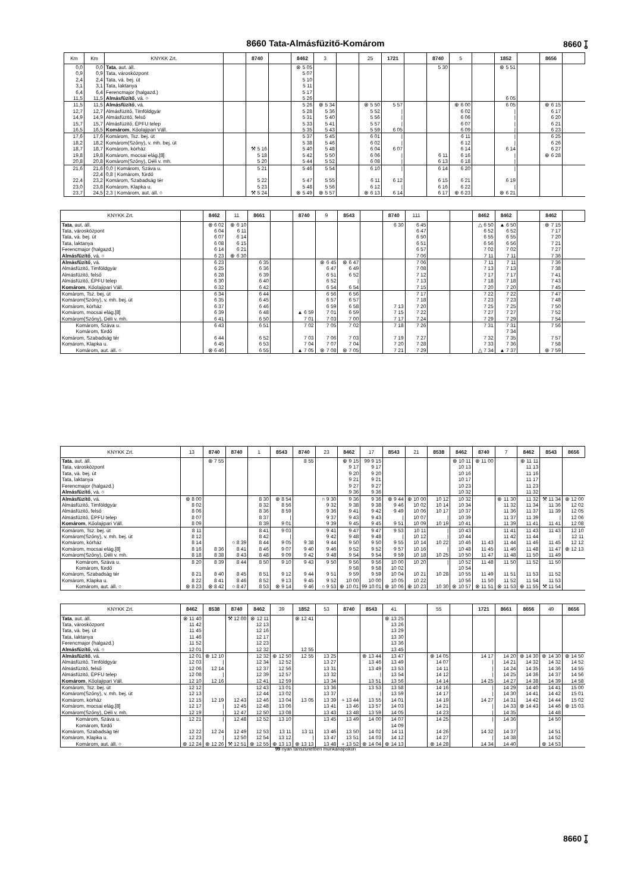8660 ⫱
8660 Tata-Almásfüzitő-Komárom
| Km | Km | KNYKK Zrt. | | 8740 | | 8462 | 3 | | 25 | 1721 | | 8740 | 5 | | 1852 | | 8656 | |
| --- | --- | --- | --- | --- | --- | --- | --- | --- | --- | --- | --- | --- | --- | --- | --- | --- | --- | --- |
| 0,0 | 0,0 | Tata , aut. áll. | | | | ⊗ 5 05 | | | | | | 5 30 | | | ⊗ 5 51 | | | |
| 0,9 | 0,9 | Tata, városközpont | | | | 5 07 | | | | | | | | | | | | |
| 2,4 | 2,4 | Tata, vá. bej. út | | | | 5 10 | | | | | | | | | | | | |
| 3,1 | 3,1 | Tata, laktanya | | | | 5 11 | | | | | | | | | | | | |
| 6,4 | 6,4 | Ferencmajor (halgazd.) | | | | 5 17 | | | | | | | | | | | | |
| 11,5 | 11,5 | Almásfüzítő , vá. ○ | | | | 5 26 | | | | | | | | | 6 05 | | | |
| 11,5 | 11,5 | Almásfüzítő , vá. | | | | 5 26 | ⊗ 5 34 | | ⊗ 5 50 | 5 57 | | | ⊕ 6 00 | | 6 05 | | ⊕ 6 15 | |
| 12,7 | 12,7 | Almásfüzitő, Timföldgyár | | | | 5 28 | 5 36 | | 5 52 | / | | | 6 02 | | / | | 6 17 | |
| 14,9 | 14,9 | Almásfüzitő, felső | | | | 5 31 | 5 40 | | 5 56 | / | | | 6 06 | | / | | 6 20 | |
| 15,7 | 15,7 | Almásfüzitő, ÉPFU telep | | | | 5 33 | 5 41 | | 5 57 | / | | | 6 07 | | / | | 6 21 | |
| 16,5 | 16,5 | Komárom , Kőolajipari Váll. | | | | 5 35 | 5 43 | | 5 59 | 6 05 | | | 6 09 | | / | | 6 23 | |
| 17,6 | 17,6 | Komárom, Tsz. bej. út | | | | 5 37 | 5 45 | | 6 01 | / | | | 6 11 | | / | | 6 25 | |
| 18,2 | 18,2 | Komárom(Szőny), v. mh. bej. út | | | | 5 38 | 5 46 | | 6 02 | / | | | 6 12 | | / | | 6 26 | |
| 18,7 | 18,7 | Komárom, kórház | | ⚒ 5 16 | | 5 40 | 5 48 | | 6 04 | 6 07 | | | 6 14 | | 6 14 | | 6 27 | |
| 19,8 | 19,8 | Komárom, mocsai elág.[8] | | 5 18 | | 5 42 | 5 50 | | 6 06 | / | | 6 11 | 6 16 | | / | | ⊕ 6 28 | |
| 20,8 | 20,8 | Komárom(Szőny), Déli v. mh. | | 5 20 | | 5 44 | 5 52 | | 6 08 | / | | 6 13 | 6 18 | | / | | | |
| 21,6 | 21,6 | 0,0 / Komárom, Száva u. | | 5 21 | | 5 46 | 5 54 | | 6 10 | / | | 6 14 | 6 20 | | / | | | |
| | 22,4 | 0,8 / Komárom, fürdő | | | | | | | | | | | | | | | | |
| 22,4 | 23,2 | Komárom, Szabadság tér | | 5 22 | | 5 47 | 5 55 | | 6 11 | 6 12 | | 6 15 | 6 21 | | 6 19 | | | |
| 23,0 | 23,8 | Komárom, Klapka u. | | 5 23 | | 5 48 | 5 56 | | 6 12 | / | | 6 16 | 6 22 | | / | | | |
| 23,7 | 24,5 | 2,3 / Komárom, aut. áll. ○ | | ⚒ 5 24 | | ⊗ 5 49 | ⊗ 5 57 | | ⊗ 6 13 | 6 14 | | 6 17 | ⊕ 6 23 | | ⊗ 6 21 | | | |
| KNYKK Zrt. | | 8462 | 11 | 8661 | | 8740 | 9 | 8543 | | 8740 | 111 | | | 8462 | 8462 | | 8462 | |
| --- | --- | --- | --- | --- | --- | --- | --- | --- | --- | --- | --- | --- | --- | --- | --- | --- | --- | --- |
| Tata , aut. áll. | | ⊗ 6 02 | ⊕ 6 10 | | | | | | | 6 30 | 6 45 | | | △ 6 50 | ▲ 6 50 | | ⊗ 7 15 | |
| Tata, városközpont | | 6 04 | 6 11 | | | | | | | | 6 47 | | | 6 52 | 6 52 | | 7 17 | |
| Tata, vá. bej. út | | 6 07 | 6 14 | | | | | | | | 6 50 | | | 6 55 | 6 55 | | 7 20 | |
| Tata, laktanya | | 6 08 | 6 15 | | | | | | | | 6 51 | | | 6 56 | 6 56 | | 7 21 | |
| Ferencmajor (halgazd.) | | 6 14 | 6 21 | | | | | | | | 6 57 | | | 7 02 | 7 02 | | 7 27 | |
| Almásfüzítő , vá. ○ | | 6 23 | ⊕ 6 30 | | | | | | | | 7 06 | | | 7 11 | 7 11 | | 7 36 | |
| Almásfüzítő , vá. | | 6 23 | | 6 35 | | | ⊗ 6 45 | ⊗ 6 47 | | | 7 06 | | | 7 11 | 7 11 | | 7 36 | |
| Almásfüzitő, Timföldgyár | | 6 25 | | 6 36 | | | 6 47 | 6 49 | | | 7 08 | | | 7 13 | 7 13 | | 7 38 | |
| Almásfüzitő, felső | | 6 28 | | 6 39 | | | 6 51 | 6 52 | | | 7 12 | | | 7 17 | 7 17 | | 7 41 | |
| Almásfüzitő, ÉPFU telep | | 6 30 | | 6 40 | | | 6 52 | / | | | 7 13 | | | 7 18 | 7 18 | | 7 43 | |
| Komárom , Kőolajipari Váll. | | 6 32 | | 6 42 | | | 6 54 | 6 54 | | | 7 15 | | | 7 20 | 7 20 | | 7 45 | |
| Komárom, Tsz. bej. út | | 6 34 | | 6 44 | | | 6 56 | 6 56 | | | 7 17 | | | 7 22 | 7 22 | | 7 47 | |
| Komárom(Szőny), v. mh. bej. út | | 6 35 | | 6 45 | | | 6 57 | 6 57 | | | 7 18 | | | 7 23 | 7 23 | | 7 48 | |
| Komárom, kórház | | 6 37 | | 6 46 | | | 6 59 | 6 58 | | 7 13 | 7 20 | | | 7 25 | 7 25 | | 7 50 | |
| Komárom, mocsai elág.[8] | | 6 39 | | 6 48 | | ▲ 6 59 | 7 01 | 6 59 | | 7 15 | 7 22 | | | 7 27 | 7 27 | | 7 52 | |
| Komárom(Szőny), Déli v. mh. | | 6 41 | | 6 50 | | 7 01 | 7 03 | 7 00 | | 7 17 | 7 24 | | | 7 29 | 7 29 | | 7 54 | |
| Komárom, Száva u. | | 6 43 | | 6 51 | | 7 02 | 7 05 | 7 02 | | 7 18 | 7 26 | | | 7 31 | 7 31 | | 7 56 | |
| Komárom, fürdő | | | | | | | | | | | | | | | 7 34 | | | |
| Komárom, Szabadság tér | | 6 44 | | 6 52 | | 7 03 | 7 06 | 7 03 | | 7 19 | 7 27 | | | 7 32 | 7 35 | | 7 57 | |
| Komárom, Klapka u. | | 6 45 | | 6 53 | | 7 04 | 7 07 | 7 04 | | 7 20 | 7 28 | | | 7 33 | 7 36 | | 7 58 | |
| Komárom, aut. áll. ○ | | ⊗ 6 46 | | 6 55 | | ▲ 7 05 | ⊗ 7 08 | ⊗ 7 05 | | 7 21 | 7 29 | | | △ 7 34 | ▲ 7 37 | | ⊗ 7 59 | |
| KNYKK Zrt. | 13 | 8740 | 8740 | 1 | 8543 | 8740 | 23 | 8462 | 17 | 8543 | 21 | 8538 | 8462 | 8740 | 7 | 8462 | 8543 | 8656 |
| --- | --- | --- | --- | --- | --- | --- | --- | --- | --- | --- | --- | --- | --- | --- | --- | --- | --- | --- |
| Tata , aut. áll. | | ⊗ 7 55 | | | | 8 55 | | ⊕ 9 15 | 99 9 15 | | | | ⊗ 10 11 | ⊗ 11 00 | | ⊕ 11 11 | | |
| Tata, városközpont | | | | | | | | 9 17 | 9 17 | | | | 10 13 | | | 11 13 | | |
| Tata, vá. bej. út | | | | | | | | 9 20 | 9 20 | | | | 10 16 | | | 11 16 | | |
| Tata, laktanya | | | | | | | | 9 21 | 9 21 | | | | 10 17 | | | 11 17 | | |
| Ferencmajor (halgazd.) | | | | | | | | 9 27 | 9 27 | | | | 10 23 | | | 11 23 | | |
| Almásfüzítő , vá. ○ | | | | | | | | 9 36 | 9 36 | | | | 10 32 | | | 11 32 | | |
| Almásfüzítő , vá. | ⊗ 8 00 | | | 8 30 | ⊗ 8 54 | | ○ 9 30 | 9 36 | 9 36 | ⊗ 9 44 | ⊕ 10 00 | 10 12 | 10 32 | | ⊗ 11 30 | 11 32 | ⚒ 11 34 | ⊗ 12 00 |
| Almásfüzitő, Timföldgyár | 8 02 | | | 8 32 | 8 56 | | 9 32 | 9 38 | 9 38 | 9 46 | 10 02 | 10 14 | 10 34 | | 11 32 | 11 34 | 11 36 | 12 02 |
| Almásfüzitő, felső | 8 06 | | | 8 36 | 8 59 | | 9 36 | 9 41 | 9 42 | 9 49 | 10 06 | 10 17 | 10 37 | | 11 36 | 11 37 | 11 39 | 12 05 |
| Almásfüzitő, ÉPFU telep | 8 07 | | | 8 37 | / | | 9 37 | 9 43 | 9 43 | / | 10 07 | / | 10 39 | | 11 37 | 11 39 | / | 12 06 |
| Komárom , Kőolajipari Váll. | 8 09 | | | 8 39 | 9 01 | | 9 39 | 9 45 | 9 45 | 9 51 | 10 09 | 10 19 | 10 41 | | 11 39 | 11 41 | 11 41 | 12 08 |
| Komárom, Tsz. bej. út | 8 11 | | | 8 41 | 9 03 | | 9 41 | 9 47 | 9 47 | 9 53 | 10 11 | / | 10 43 | | 11 41 | 11 43 | 11 43 | 12 10 |
| Komárom(Szőny), v. mh. bej. út | 8 12 | | | 8 42 | / | | 9 42 | 9 48 | 9 48 | / | 10 12 | / | 10 44 | | 11 42 | 11 44 | / | 12 11 |
| Komárom, kórház | 8 14 | | ○ 8 39 | 8 44 | 9 05 | 9 38 | 9 44 | 9 50 | 9 50 | 9 55 | 10 14 | 10 22 | 10 46 | 11 43 | 11 44 | 11 46 | 11 45 | 12 12 |
| Komárom, mocsai elág.[8] | 8 16 | 8 36 | 8 41 | 8 46 | 9 07 | 9 40 | 9 46 | 9 52 | 9 52 | 9 57 | 10 16 | / | 10 48 | 11 45 | 11 46 | 11 48 | 11 47 | ⊗ 12 13 |
| Komárom(Szőny), Déli v. mh. | 8 18 | 8 38 | 8 43 | 8 48 | 9 09 | 9 42 | 9 48 | 9 54 | 9 54 | 9 59 | 10 18 | 10 25 | 10 50 | 11 47 | 11 48 | 11 50 | 11 49 | |
| Komárom, Száva u. | 8 20 | 8 39 | 8 44 | 8 50 | 9 10 | 9 43 | 9 50 | 9 56 | 9 56 | 10 00 | 10 20 | / | 10 52 | 11 48 | 11 50 | 11 52 | 11 50 | |
| Komárom, fürdő | | | | | | | | 9 58 | 9 58 | 10 02 | | | 10 54 | | | | | |
| Komárom, Szabadság tér | 8 21 | 8 40 | 8 45 | 8 51 | 9 12 | 9 44 | 9 51 | 9 59 | 9 59 | 10 04 | 10 21 | 10 28 | 10 55 | 11 49 | 11 51 | 11 53 | 11 52 | |
| Komárom, Klapka u. | 8 22 | 8 41 | 8 46 | 8 52 | 9 13 | 9 45 | 9 52 | 10 00 | 10 00 | 10 05 | 10 22 | | 10 56 | 11 50 | 11 52 | 11 54 | 11 53 | |
| Komárom, aut. áll. ○ | ⊗ 8 23 | ⊗ 8 42 | ○ 8 47 | 8 53 | ⊗ 9 14 | 9 46 | ○ 9 53 | ⊕ 10 01 | 99 10 01 | ⊗ 10 06 | ⊕ 10 23 | 10 30 | ⊗ 10 57 | ⊗ 11 51 | ⊗ 11 53 | ⊕ 11 55 | ⚒ 11 54 | |
| KNYKK Zrt. | 8462 | 8538 | 8740 | 8462 | 39 | 1852 | 53 | 8740 | 8543 | 41 | | 55 | | 1721 | 8661 | 8656 | 49 | 8656 |
| --- | --- | --- | --- | --- | --- | --- | --- | --- | --- | --- | --- | --- | --- | --- | --- | --- | --- | --- |
| Tata , aut. áll. | ⊗ 11 40 | | ⚒ 12 00 | ⊗ 12 11 | | ⊗ 12 41 | | | | ⊗ 13 25 | | | | | | | | |
| Tata, városközpont | 11 42 | | | 12 13 | | | | | | 13 26 | | | | | | | | |
| Tata, vá. bej. út | 11 45 | | | 12 16 | | | | | | 13 29 | | | | | | | | |
| Tata, laktanya | 11 46 | | | 12 17 | | | | | | 13 30 | | | | | | | | |
| Ferencmajor (halgazd.) | 11 52 | | | 12 23 | | | | | | 13 36 | | | | | | | | |
| Almásfüzítő , vá. ○ | 12 01 | | | 12 32 | | 12 55 | | | | 13 45 | | | | | | | | |
| Almásfüzítő , vá. | 12 01 | ⊗ 12 10 | | 12 32 | ⊕ 12 50 | 12 55 | 13 25 | | ⊗ 13 44 | 13 47 | | ⊗ 14 05 | | 14 17 | 14 20 | ⊗ 14 30 | ⊗ 14 30 | ⊕ 14 50 |
| Almásfüzitő, Timföldgyár | 12 03 | / | | 12 34 | 12 52 | | 13 27 | | 13 46 | 13 49 | | 14 07 | | / | 14 21 | 14 32 | 14 32 | 14 52 |
| Almásfüzitő, felső | 12 06 | 12 14 | | 12 37 | 12 56 | | 13 31 | | 13 49 | 13 53 | | 14 11 | | / | 14 24 | 14 35 | 14 36 | 14 55 |
| Almásfüzitő, ÉPFU telep | 12 08 | / | | 12 39 | 12 57 | | 13 32 | | / | 13 54 | | 14 12 | | / | 14 25 | 14 36 | 14 37 | 14 56 |
| Komárom , Kőolajipari Váll. | 12 10 | 12 16 | | 12 41 | 12 59 | | 13 34 | | 13 51 | 13 56 | | 14 14 | | 14 25 | 14 27 | 14 38 | 14 39 | 14 58 |
| Komárom, Tsz. bej. út | 12 12 | | | 12 43 | 13 01 | | 13 36 | | 13 53 | 13 58 | | 14 16 | | / | 14 29 | 14 40 | 14 41 | 15 00 |
| Komárom(Szőny), v. mh. bej. út | 12 13 | | | 12 44 | 13 02 | | 13 37 | | / | 13 59 | | 14 17 | | / | 14 30 | 14 41 | 14 42 | 15 01 |
| Komárom, kórház | 12 15 | 12 19 | 12 43 | 12 46 | 13 04 | 13 05 | 13 39 | + 13 44 | 13 55 | 14 01 | | 14 19 | | 14 27 | 14 31 | 14 42 | 14 44 | 15 02 |
| Komárom, mocsai elág.[8] | 12 17 | / | 12 45 | 12 48 | 13 06 | | 13 41 | 13 46 | 13 57 | 14 03 | | 14 21 | | / | 14 33 | ⊗ 14 43 | 14 46 | ⊕ 15 03 |
| Komárom(Szőny), Déli v. mh. | 12 19 | / | 12 47 | 12 50 | 13 08 | | 13 43 | 13 48 | 13 59 | 14 05 | | 14 23 | | / | 14 35 | | 14 48 | |
| Komárom, Száva u. | 12 21 | / | 12 48 | 12 52 | 13 10 | | 13 45 | 13 49 | 14 00 | 14 07 | | 14 25 | | / | 14 36 | | 14 50 | |
| Komárom, fürdő | | | | | | | | | | 14 09 | | | | | | | | |
| Komárom, Szabadság tér | 12 22 | 12 24 | 12 49 | 12 53 | 13 11 | 13 11 | 13 46 | 13 50 | 14 02 | 14 11 | | 14 26 | | 14 32 | 14 37 | | 14 51 | |
| Komárom, Klapka u. | 12 23 | / | 12 50 | 12 54 | 13 12 | / | 13 47 | 13 51 | 14 03 | 14 12 | | 14 27 | | / | 14 38 | | 14 52 | |
| Komárom, aut. áll. ○ | ⊗ 12 24 | ⊗ 12 26 | ⚒ 12 51 | ⊗ 12 55 | ⊕ 13 13 | ⊗ 13 13 | 13 48 | + 13 52 | ⊗ 14 04 | ⊗ 14 13 | | ⊗ 14 28 | | 14 34 | 14 40 | | ⊗ 14 53 | |
99 nyári tanszünetben munkanapokon
8660 ⫱